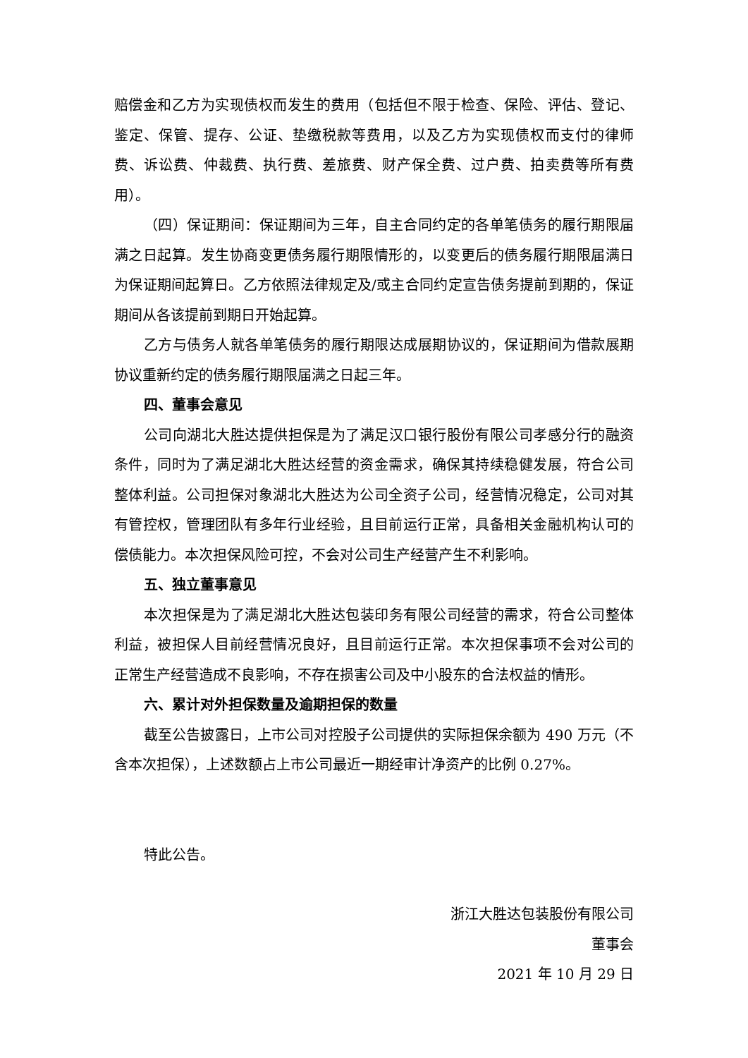赔偿金和乙方为实现债权而发生的费用（包括但不限于检查、保险、评估、登记、鉴定、保管、提存、公证、垫缴税款等费用，以及乙方为实现债权而支付的律师费、诉讼费、仲裁费、执行费、差旅费、财产保全费、过户费、拍卖费等所有费用）。
（四）保证期间：保证期间为三年，自主合同约定的各单笔债务的履行期限届满之日起算。发生协商变更债务履行期限情形的，以变更后的债务履行期限届满日为保证期间起算日。乙方依照法律规定及/或主合同约定宣告债务提前到期的，保证期间从各该提前到期日开始起算。
乙方与债务人就各单笔债务的履行期限达成展期协议的，保证期间为借款展期协议重新约定的债务履行期限届满之日起三年。
四、董事会意见
公司向湖北大胜达提供担保是为了满足汉口银行股份有限公司孝感分行的融资条件，同时为了满足湖北大胜达经营的资金需求，确保其持续稳健发展，符合公司整体利益。公司担保对象湖北大胜达为公司全资子公司，经营情况稳定，公司对其有管控权，管理团队有多年行业经验，且目前运行正常，具备相关金融机构认可的偿债能力。本次担保风险可控，不会对公司生产经营产生不利影响。
五、独立董事意见
本次担保是为了满足湖北大胜达包装印务有限公司经营的需求，符合公司整体利益，被担保人目前经营情况良好，且目前运行正常。本次担保事项不会对公司的正常生产经营造成不良影响，不存在损害公司及中小股东的合法权益的情形。
六、累计对外担保数量及逾期担保的数量
截至公告披露日，上市公司对控股子公司提供的实际担保余额为 490 万元（不含本次担保），上述数额占上市公司最近一期经审计净资产的比例 0.27%。
特此公告。
浙江大胜达包装股份有限公司
董事会
2021 年 10 月 29 日